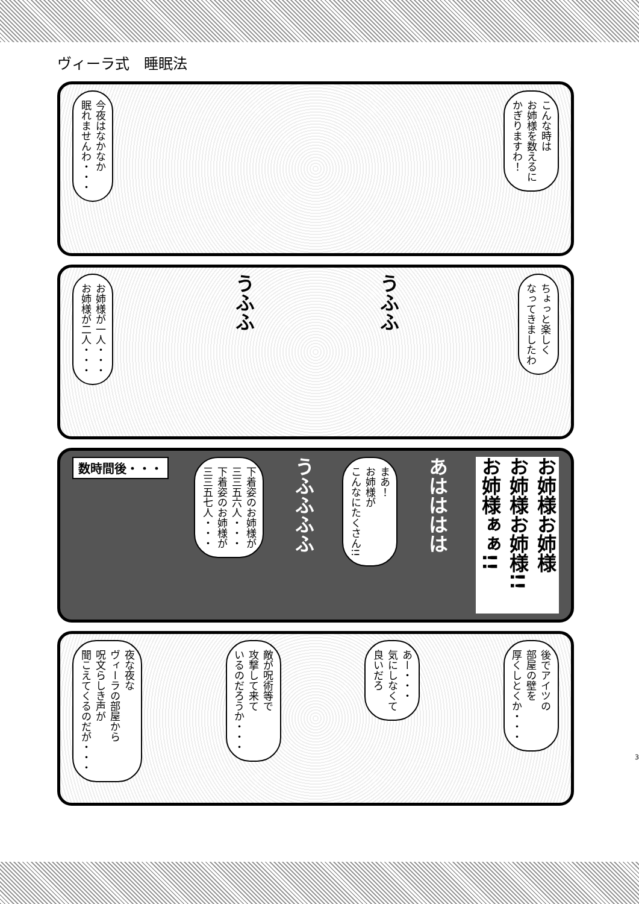ヴィーラ式　睡眠法
今夜はなかなか
眠れませんわ・・・
こんな時は
お姉様を数えるに
かぎりますわ！
お姉様が一人・・・
お姉様が二人・・・
うふふ
うふふ
ちょっと楽しく
なってきましたわ
数時間後・・・
下着姿のお姉様が
三三五六人・・・
下着姿のお姉様が
三三五七人・・・
うふふふふ
まあ！
お姉様が
こんなにたくさん!!
あはははは
お姉様お姉様
お姉様お姉様!!
お姉様ぁぁ!!
夜な夜な
ヴィーラの部屋から
呪文らしき声が
聞こえてくるのだが・・・
敵が呪術等で
攻撃して来て
いるのだろうか・・・
あー・・・
気にしなくて
良いだろ
後でアイツの
部屋の壁を
厚くしとくか・・・
3